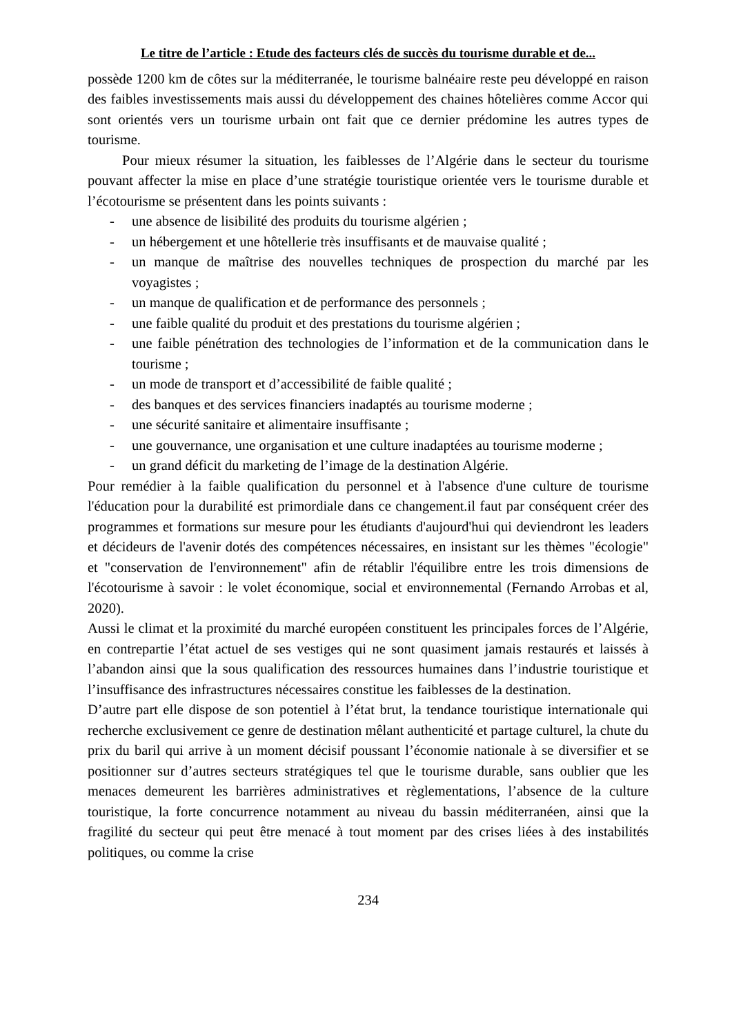Le titre de l’article : Etude des facteurs clés de succès du tourisme durable et de...
possède 1200 km de côtes sur la méditerranée, le tourisme balnéaire reste peu développé en raison des faibles investissements mais aussi du développement des chaines hôtelières comme Accor qui sont orientés vers un tourisme urbain ont fait que ce dernier prédomine les autres types de tourisme.
Pour mieux résumer la situation, les faiblesses de l’Algérie dans le secteur du tourisme pouvant affecter la mise en place d’une stratégie touristique orientée vers le tourisme durable et l’écotourisme se présentent dans les points suivants :
- une absence de lisibilité des produits du tourisme algérien ;
- un hébergement et une hôtellerie très insuffisants et de mauvaise qualité ;
- un manque de maîtrise des nouvelles techniques de prospection du marché par les voyagistes ;
- un manque de qualification et de performance des personnels ;
- une faible qualité du produit et des prestations du tourisme algérien ;
- une faible pénétration des technologies de l’information et de la communication dans le tourisme ;
- un mode de transport et d’accessibilité de faible qualité ;
- des banques et des services financiers inadaptés au tourisme moderne ;
- une sécurité sanitaire et alimentaire insuffisante ;
- une gouvernance, une organisation et une culture inadaptées au tourisme moderne ;
- un grand déficit du marketing de l’image de la destination Algérie.
Pour remédier à la faible qualification du personnel et à l'absence d'une culture de tourisme l'éducation pour la durabilité est primordiale dans ce changement.il faut par conséquent créer des programmes et formations sur mesure pour les étudiants d'aujourd'hui qui deviendront les leaders et décideurs de l'avenir dotés des compétences nécessaires, en insistant sur les thèmes "écologie" et "conservation de l'environnement" afin de rétablir l'équilibre entre les trois dimensions de l'écotourisme à savoir : le volet économique, social et environnemental (Fernando Arrobas et al, 2020).
Aussi le climat et la proximité du marché européen constituent les principales forces de l’Algérie, en contrepartie l’état actuel de ses vestiges qui ne sont quasiment jamais restaurés et laissés à l’abandon ainsi que la sous qualification des ressources humaines dans l’industrie touristique et l’insuffisance des infrastructures nécessaires constitue les faiblesses de la destination.
D’autre part elle dispose de son potentiel à l’état brut, la tendance touristique internationale qui recherche exclusivement ce genre de destination mêlant authenticité et partage culturel, la chute du prix du baril qui arrive à un moment décisif poussant l’économie nationale à se diversifier et se positionner sur d’autres secteurs stratégiques tel que le tourisme durable, sans oublier que les menaces demeurent les barrières administratives et règlementations, l’absence de la culture touristique, la forte concurrence notamment au niveau du bassin méditerranéen, ainsi que la fragilité du secteur qui peut être menacé à tout moment par des crises liées à des instabilités politiques, ou comme la crise
234